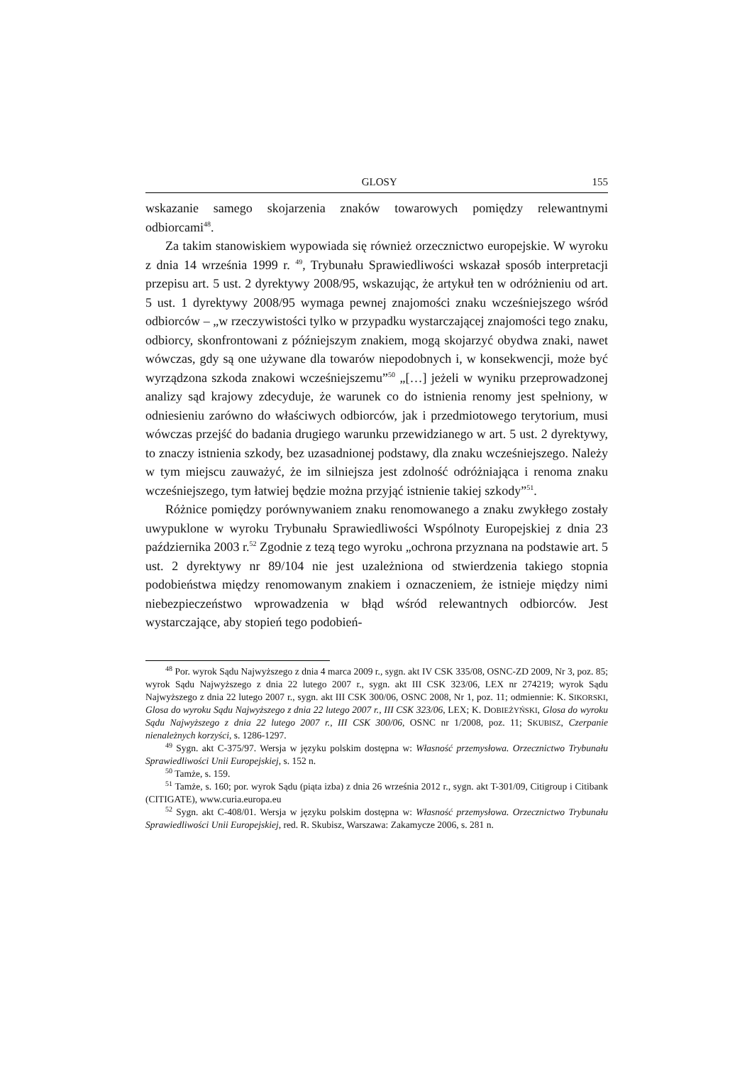GLOSY 155
wskazanie samego skojarzenia znaków towarowych pomiędzy relewantnymi odbiorcami<sup>48</sup>.
Za takim stanowiskiem wypowiada się również orzecznictwo europejskie. W wyroku z dnia 14 września 1999 r. <sup>49</sup>, Trybunału Sprawiedliwości wskazał sposób interpretacji przepisu art. 5 ust. 2 dyrektywy 2008/95, wskazując, że artykuł ten w odróżnieniu od art. 5 ust. 1 dyrektywy 2008/95 wymaga pewnej znajomości znaku wcześniejszego wśród odbiorców – „w rzeczywistości tylko w przypadku wystarczającej znajomości tego znaku, odbiorcy, skonfrontowani z późniejszym znakiem, mogą skojarzyć obydwa znaki, nawet wówczas, gdy są one używane dla towarów niepodobnych i, w konsekwencji, może być wyrządzona szkoda znakowi wcześniejszemu”<sup>50</sup> „[…] jeżeli w wyniku przeprowadzonej analizy sąd krajowy zdecyduje, że warunek co do istnienia renomy jest spełniony, w odniesieniu zarówno do właściwych odbiorców, jak i przedmiotowego terytorium, musi wówczas przejść do badania drugiego warunku przewidzianego w art. 5 ust. 2 dyrektywy, to znaczy istnienia szkody, bez uzasadnionej podstawy, dla znaku wcześniejszego. Należy w tym miejscu zauważyć, że im silniejsza jest zdolność odróżniająca i renoma znaku wcześniejszego, tym łatwiej będzie można przyjąć istnienie takiej szkody”<sup>51</sup>.
Różnice pomiędzy porównywaniem znaku renomowanego a znaku zwykłego zostały uwypuklone w wyroku Trybunału Sprawiedliwości Wspólnoty Europejskiej z dnia 23 października 2003 r.<sup>52</sup> Zgodnie z tezą tego wyroku „ochrona przyznana na podstawie art. 5 ust. 2 dyrektywy nr 89/104 nie jest uzależniona od stwierdzenia takiego stopnia podobieństwa między renomowanym znakiem i oznaczeniem, że istnieje między nimi niebezpieczeństwo wprowadzenia w błąd wśród relewantnych odbiorców. Jest wystarczające, aby stopień tego podobień-
<sup>48</sup> Por. wyrok Sądu Najwyższego z dnia 4 marca 2009 r., sygn. akt IV CSK 335/08, OSNC-ZD 2009, Nr 3, poz. 85; wyrok Sądu Najwyższego z dnia 22 lutego 2007 r., sygn. akt III CSK 323/06, LEX nr 274219; wyrok Sądu Najwyższego z dnia 22 lutego 2007 r., sygn. akt III CSK 300/06, OSNC 2008, Nr 1, poz. 11; odmiennie: K. SIKORSKI, Glosa do wyroku Sądu Najwyższego z dnia 22 lutego 2007 r., III CSK 323/06, LEX; K. DOBIEŻYŃSKI, Glosa do wyroku Sądu Najwyższego z dnia 22 lutego 2007 r., III CSK 300/06, OSNC nr 1/2008, poz. 11; SKUBISZ, Czerpanie nienależnych korzyści, s. 1286-1297.
<sup>49</sup> Sygn. akt C-375/97. Wersja w języku polskim dostępna w: Własność przemysłowa. Orzecznictwo Trybunału Sprawiedliwości Unii Europejskiej, s. 152 n.
<sup>50</sup> Tamże, s. 159.
<sup>51</sup> Tamże, s. 160; por. wyrok Sądu (piąta izba) z dnia 26 września 2012 r., sygn. akt T-301/09, Citigroup i Citibank (CITIGATE), www.curia.europa.eu
<sup>52</sup> Sygn. akt C-408/01. Wersja w języku polskim dostępna w: Własność przemysłowa. Orzecznictwo Trybunału Sprawiedliwości Unii Europejskiej, red. R. Skubisz, Warszawa: Zakamycze 2006, s. 281 n.